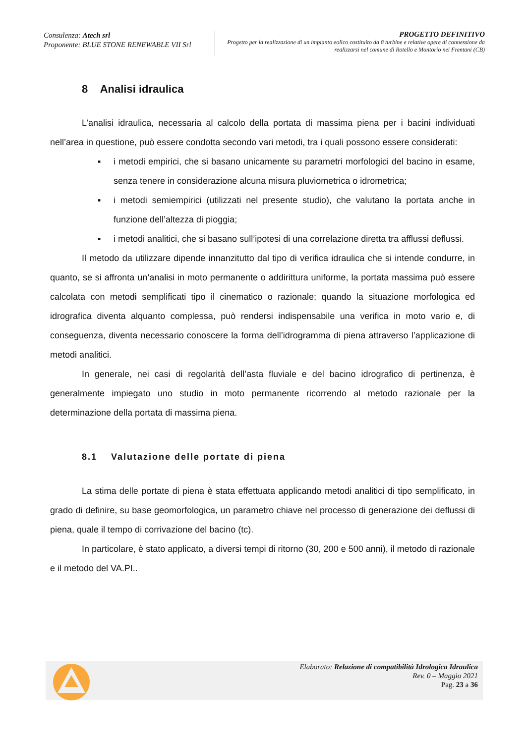Consulenza: Atech srl
Proponente: BLUE STONE RENEWABLE VII Srl
PROGETTO DEFINITIVO
Progetto per la realizzazione di un impianto eolico costituito da 8 turbine e relative opere di connessione da realizzarsi nel comune di Rotello e Montorio nei Frentani (CB)
8 Analisi idraulica
L’analisi idraulica, necessaria al calcolo della portata di massima piena per i bacini individuati nell’area in questione, può essere condotta secondo vari metodi, tra i quali possono essere considerati:
▪ i metodi empirici, che si basano unicamente su parametri morfologici del bacino in esame, senza tenere in considerazione alcuna misura pluviometrica o idrometrica;
▪ i metodi semiempirici (utilizzati nel presente studio), che valutano la portata anche in funzione dell’altezza di pioggia;
▪ i metodi analitici, che si basano sull’ipotesi di una correlazione diretta tra afflussi deflussi.
Il metodo da utilizzare dipende innanzitutto dal tipo di verifica idraulica che si intende condurre, in quanto, se si affronta un’analisi in moto permanente o addirittura uniforme, la portata massima può essere calcolata con metodi semplificati tipo il cinematico o razionale; quando la situazione morfologica ed idrografica diventa alquanto complessa, può rendersi indispensabile una verifica in moto vario e, di conseguenza, diventa necessario conoscere la forma dell’idrogramma di piena attraverso l’applicazione di metodi analitici.
In generale, nei casi di regolarità dell’asta fluviale e del bacino idrografico di pertinenza, è generalmente impiegato uno studio in moto permanente ricorrendo al metodo razionale per la determinazione della portata di massima piena.
8.1 Valutazione delle portate di piena
La stima delle portate di piena è stata effettuata applicando metodi analitici di tipo semplificato, in grado di definire, su base geomorfologica, un parametro chiave nel processo di generazione dei deflussi di piena, quale il tempo di corrivazione del bacino (tc).
In particolare, è stato applicato, a diversi tempi di ritorno (30, 200 e 500 anni), il metodo di razionale e il metodo del VA.PI..
Elaborato: Relazione di compatibilità Idrologica Idraulica
Rev. 0 – Maggio 2021
Pag. 23 a 36